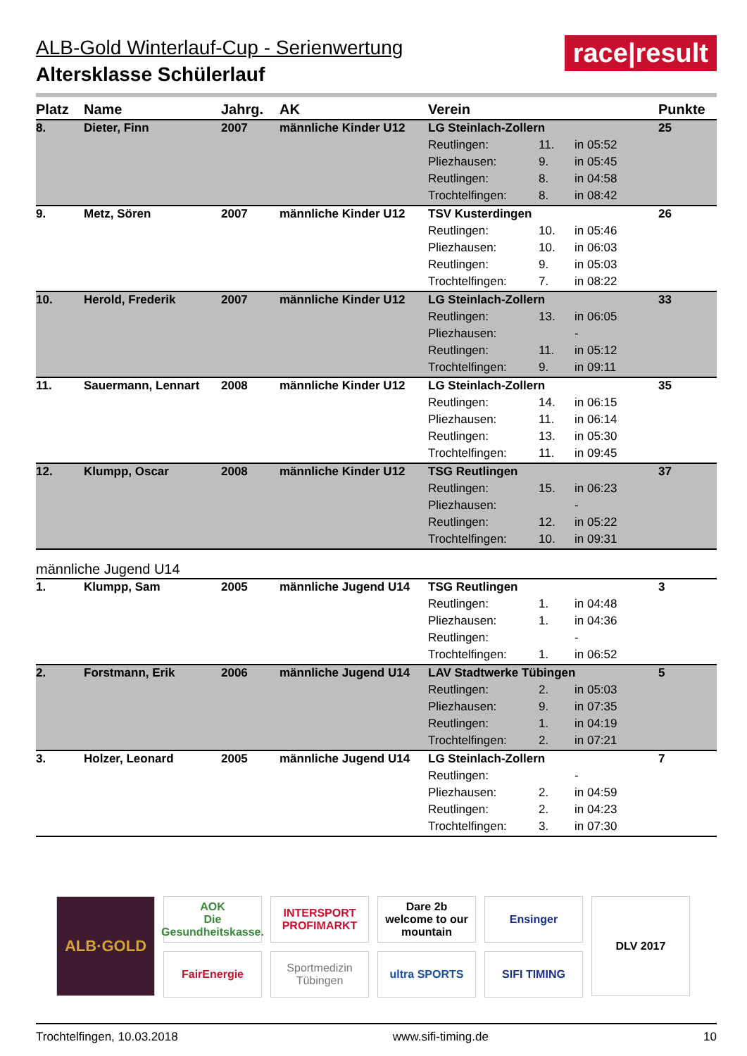race|result
ALB-Gold Winterlauf-Cup - Serienwertung
Altersklasse Schülerlauf
| Platz | Name | Jahrg. | AK | Verein | | | Punkte |
| --- | --- | --- | --- | --- | --- | --- | --- |
| 8. | Dieter, Finn | 2007 | männliche Kinder U12 | LG Steinlach-Zollern | | | 25 |
| | | | | Reutlingen: | 11. | in 05:52 | |
| | | | | Pliezhausen: | 9. | in 05:45 | |
| | | | | Reutlingen: | 8. | in 04:58 | |
| | | | | Trochtelfingen: | 8. | in 08:42 | |
| 9. | Metz, Sören | 2007 | männliche Kinder U12 | TSV Kusterdingen | | | 26 |
| | | | | Reutlingen: | 10. | in 05:46 | |
| | | | | Pliezhausen: | 10. | in 06:03 | |
| | | | | Reutlingen: | 9. | in 05:03 | |
| | | | | Trochtelfingen: | 7. | in 08:22 | |
| 10. | Herold, Frederik | 2007 | männliche Kinder U12 | LG Steinlach-Zollern | | | 33 |
| | | | | Reutlingen: | 13. | in 06:05 | |
| | | | | Pliezhausen: | | - | |
| | | | | Reutlingen: | 11. | in 05:12 | |
| | | | | Trochtelfingen: | 9. | in 09:11 | |
| 11. | Sauermann, Lennart | 2008 | männliche Kinder U12 | LG Steinlach-Zollern | | | 35 |
| | | | | Reutlingen: | 14. | in 06:15 | |
| | | | | Pliezhausen: | 11. | in 06:14 | |
| | | | | Reutlingen: | 13. | in 05:30 | |
| | | | | Trochtelfingen: | 11. | in 09:45 | |
| 12. | Klumpp, Oscar | 2008 | männliche Kinder U12 | TSG Reutlingen | | | 37 |
| | | | | Reutlingen: | 15. | in 06:23 | |
| | | | | Pliezhausen: | | - | |
| | | | | Reutlingen: | 12. | in 05:22 | |
| | | | | Trochtelfingen: | 10. | in 09:31 | |
| männliche Jugend U14 | | | | | | | |
| 1. | Klumpp, Sam | 2005 | männliche Jugend U14 | TSG Reutlingen | | | 3 |
| | | | | Reutlingen: | 1. | in 04:48 | |
| | | | | Pliezhausen: | 1. | in 04:36 | |
| | | | | Reutlingen: | | - | |
| | | | | Trochtelfingen: | 1. | in 06:52 | |
| 2. | Forstmann, Erik | 2006 | männliche Jugend U14 | LAV Stadtwerke Tübingen | | | 5 |
| | | | | Reutlingen: | 2. | in 05:03 | |
| | | | | Pliezhausen: | 9. | in 07:35 | |
| | | | | Reutlingen: | 1. | in 04:19 | |
| | | | | Trochtelfingen: | 2. | in 07:21 | |
| 3. | Holzer, Leonard | 2005 | männliche Jugend U14 | LG Steinlach-Zollern | | | 7 |
| | | | | Reutlingen: | | - | |
| | | | | Pliezhausen: | 2. | in 04:59 | |
| | | | | Reutlingen: | 2. | in 04:23 | |
| | | | | Trochtelfingen: | 3. | in 07:30 | |
ALB·GOLD
AOK
Die Gesundheitskasse.
INTERSPORT
PROFIMARKT
Dare 2b
welcome to our mountain
Ensinger
DLV 2017
FairEnergie
Sportmedizin Tübingen
ultra SPORTS
SIFI TIMING
Trochtelfingen, 10.03.2018 www.sifi-timing.de 10